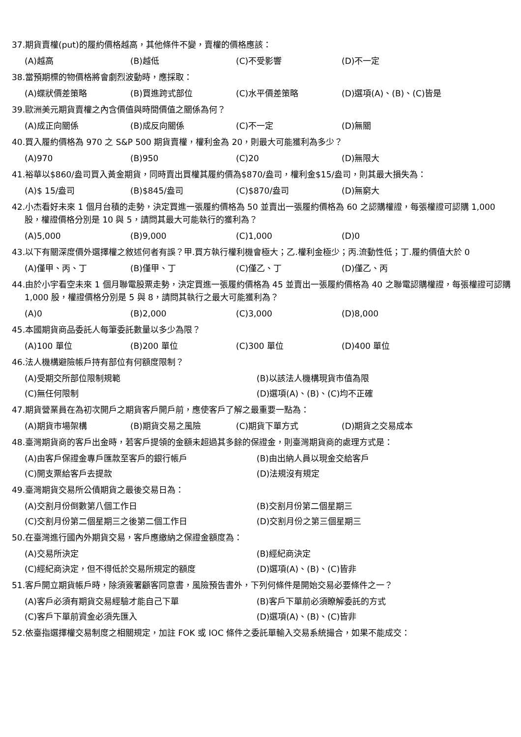37.期貨賣權(put)的履約價格越高，其他條件不變，賣權的價格應該：
(A)越高 (B)越低 (C)不受影響 (D)不一定
38.當預期標的物價格將會劇烈波動時，應採取：
(A)蝶狀價差策略 (B)買進跨式部位 (C)水平價差策略 (D)選項(A)、(B)、(C)皆是
39.歐洲美元期貨賣權之內含價值與時間價值之關係為何？
(A)成正向關係 (B)成反向關係 (C)不一定 (D)無關
40.買入履約價格為 970 之 S&P 500 期貨賣權，權利金為 20，則最大可能獲利為多少？
(A)970 (B)950 (C)20 (D)無限大
41.裕華以$860/盎司買入黃金期貨，同時賣出買權其履約價為$870/盎司，權利金$15/盎司，則其最大損失為：
(A)$ 15/盎司 (B)$845/盎司 (C)$870/盎司 (D)無窮大
42.小杰看好未來 1 個月台積的走勢，決定買進一張履約價格為 50 並賣出一張履約價格為 60 之認購權證，每張權證可認購 1,000 股，權證價格分別是 10 與 5，請問其最大可能執行的獲利為？
(A)5,000 (B)9,000 (C)1,000 (D)0
43.以下有關深度價外選擇權之敘述何者有誤？甲.買方執行權利機會極大；乙.權利金極少；丙.流動性低；丁.履約價值大於 0
(A)僅甲、丙、丁 (B)僅甲、丁 (C)僅乙、丁 (D)僅乙、丙
44.由於小宇看空未來 1 個月聯電股票走勢，決定買進一張履約價格為 45 並賣出一張履約價格為 40 之聯電認購權證，每張權證可認購 1,000 股，權證價格分別是 5 與 8，請問其執行之最大可能獲利為？
(A)0 (B)2,000 (C)3,000 (D)8,000
45.本國期貨商品委託人每筆委託數量以多少為限？
(A)100 單位 (B)200 單位 (C)300 單位 (D)400 單位
46.法人機構避險帳戶持有部位有何額度限制？
(A)受期交所部位限制規範 (B)以該法人機構現貨市值為限
(C)無任何限制 (D)選項(A)、(B)、(C)均不正確
47.期貨營業員在為初次開戶之期貨客戶開戶前，應使客戶了解之最重要一點為：
(A)期貨市場架構 (B)期貨交易之風險 (C)期貨下單方式 (D)期貨之交易成本
48.臺灣期貨商的客戶出金時，若客戶提領的金額未超過其多餘的保證金，則臺灣期貨商的處理方式是：
(A)由客戶保證金專戶匯款至客戶的銀行帳戶 (B)由出納人員以現金交給客戶
(C)開支票給客戶去提款 (D)法規沒有規定
49.臺灣期貨交易所公債期貨之最後交易日為：
(A)交割月份倒數第八個工作日 (B)交割月份第二個星期三
(C)交割月份第二個星期三之後第二個工作日 (D)交割月份之第三個星期三
50.在臺灣進行國內外期貨交易，客戶應繳納之保證金額度為：
(A)交易所決定 (B)經紀商決定
(C)經紀商決定，但不得低於交易所規定的額度 (D)選項(A)、(B)、(C)皆非
51.客戶開立期貨帳戶時，除須簽署顧客同意書，風險預告書外，下列何條件是開始交易必要條件之一？
(A)客戶必須有期貨交易經驗才能自己下單 (B)客戶下單前必須瞭解委託的方式
(C)客戶下單前資金必須先匯入 (D)選項(A)、(B)、(C)皆非
52.依臺指選擇權交易制度之相關規定，加註 FOK 或 IOC 條件之委託單輸入交易系統撮合，如果不能成交：